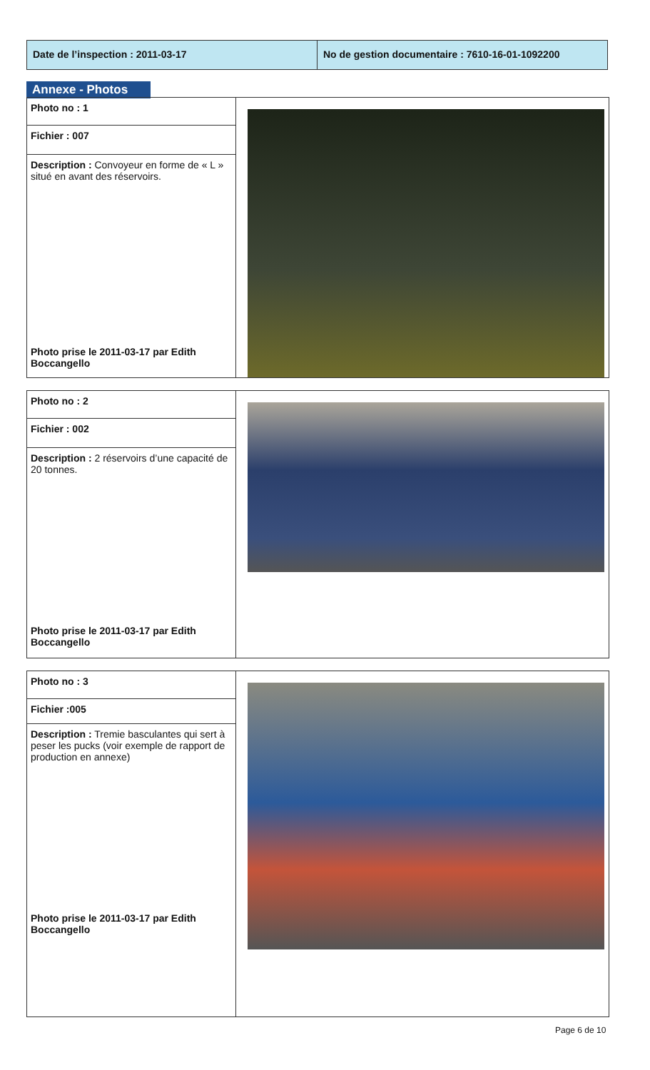Date de l’inspection : 2011-03-17
No de gestion documentaire : 7610-16-01-1092200
Annexe - Photos
| Photo no : 1 | |
| Fichier : 007 | |
| Description : Convoyeur en forme de « L » situé en avant des réservoirs. Photo prise le 2011-03-17 par Edith Boccangello | |
| Photo no : 2 | |
| Fichier : 002 | |
| Description : 2 réservoirs d’une capacité de 20 tonnes. Photo prise le 2011-03-17 par Edith Boccangello | |
| Photo no : 3 | |
| Fichier :005 | |
| Description : Tremie basculantes qui sert à peser les pucks (voir exemple de rapport de production en annexe) Photo prise le 2011-03-17 par Edith Boccangello | |
Page 6 de 10